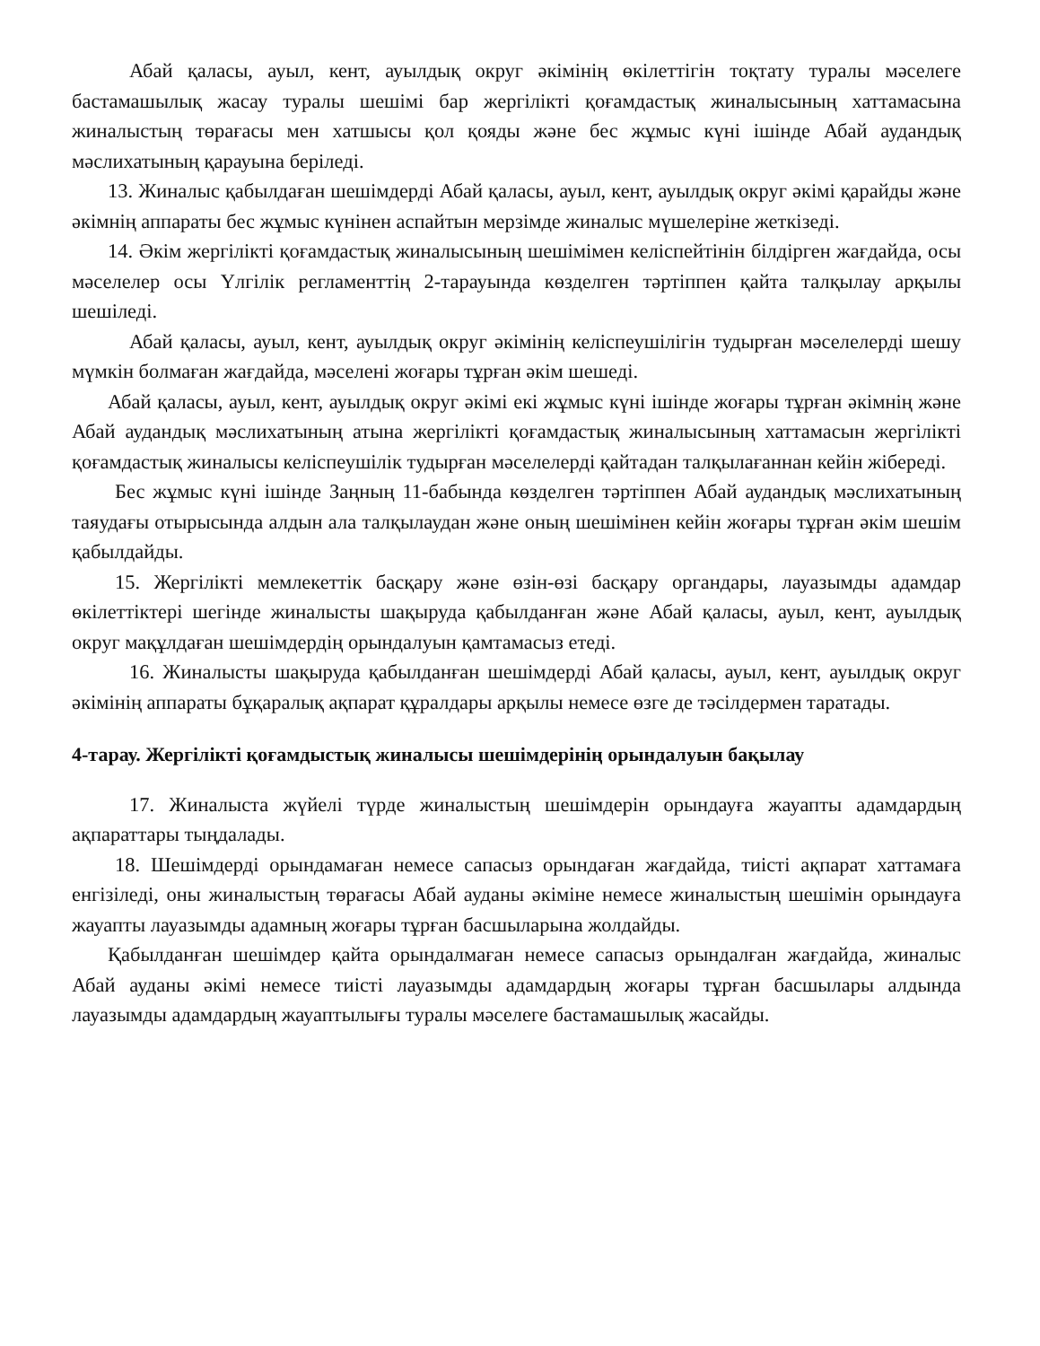Абай қаласы, ауыл, кент, ауылдық округ әкімінің өкілеттігін тоқтату туралы мәселеге бастамашылық жасау туралы шешімі бар жергілікті қоғамдастық жиналысының хаттамасына жиналыстың төрағасы мен хатшысы қол қояды және бес жұмыс күні ішінде Абай аудандық мәслихатының қарауына беріледі.
13. Жиналыс қабылдаған шешімдерді Абай қаласы, ауыл, кент, ауылдық округ әкімі қарайды және әкімнің аппараты бес жұмыс күнінен аспайтын мерзімде жиналыс мүшелеріне жеткізеді.
14. Әкім жергілікті қоғамдастық жиналысының шешімімен келіспейтінін білдірген жағдайда, осы мәселелер осы Үлгілік регламенттің 2-тарауында көзделген тәртіппен қайта талқылау арқылы шешіледі.
Абай қаласы, ауыл, кент, ауылдық округ әкімінің келіспеушілігін тудырған мәселелерді шешу мүмкін болмаған жағдайда, мәселені жоғары тұрған әкім шешеді.
Абай қаласы, ауыл, кент, ауылдық округ әкімі екі жұмыс күні ішінде жоғары тұрған әкімнің және Абай аудандық мәслихатының атына жергілікті қоғамдастық жиналысының хаттамасын жергілікті қоғамдастық жиналысы келіспеушілік тудырған мәселелерді қайтадан талқылағаннан кейін жібереді.
Бес жұмыс күні ішінде Заңның 11-бабында көзделген тәртіппен Абай аудандық мәслихатының таяудағы отырысында алдын ала талқылаудан және оның шешімінен кейін жоғары тұрған әкім шешім қабылдайды.
15. Жергілікті мемлекеттік басқару және өзін-өзі басқару органдары, лауазымды адамдар өкілеттіктері шегінде жиналысты шақыруда қабылданған және Абай қаласы, ауыл, кент, ауылдық округ мақұлдаған шешімдердің орындалуын қамтамасыз етеді.
16. Жиналысты шақыруда қабылданған шешімдерді Абай қаласы, ауыл, кент, ауылдық округ әкімінің аппараты бұқаралық ақпарат құралдары арқылы немесе өзге де тәсілдермен таратады.
4-тарау. Жергілікті қоғамдыстық жиналысы шешімдерінің орындалуын бақылау
17. Жиналыста жүйелі түрде жиналыстың шешімдерін орындауға жауапты адамдардың ақпараттары тыңдалады.
18. Шешімдерді орындамаған немесе сапасыз орындаған жағдайда, тиісті ақпарат хаттамаға енгізіледі, оны жиналыстың төрағасы Абай ауданы әкіміне немесе жиналыстың шешімін орындауға жауапты лауазымды адамның жоғары тұрған басшыларына жолдайды.
Қабылданған шешімдер қайта орындалмаған немесе сапасыз орындалған жағдайда, жиналыс Абай ауданы әкімі немесе тиісті лауазымды адамдардың жоғары тұрған басшылары алдында лауазымды адамдардың жауаптылығы туралы мәселеге бастамашылық жасайды.